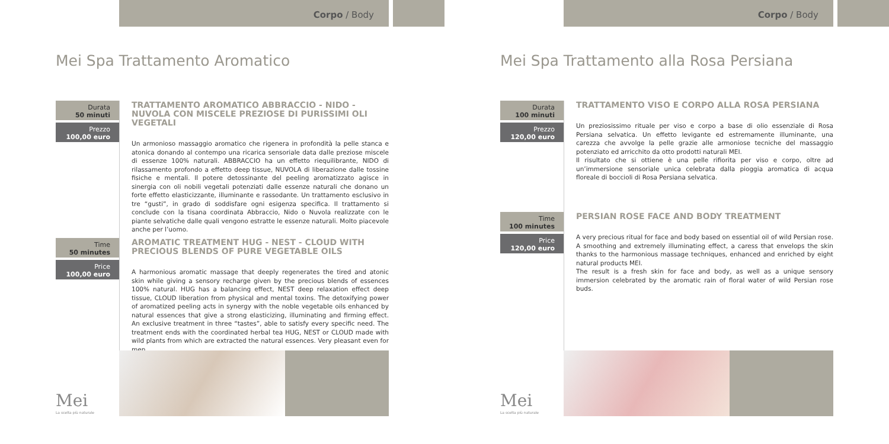Corpo / Body
Mei Spa Trattamento Aromatico
Durata
50 minuti
Prezzo
100,00 euro
TRATTAMENTO AROMATICO ABBRACCIO - NIDO - NUVOLA CON MISCELE PREZIOSE DI PURISSIMI OLI VEGETALI
Un armonioso massaggio aromatico che rigenera in profondità la pelle stanca e atonica donando al contempo una ricarica sensoriale data dalle preziose miscele di essenze 100% naturali. ABBRACCIO ha un effetto riequilibrante, NIDO di rilassamento profondo a effetto deep tissue, NUVOLA di liberazione dalle tossine fisiche e mentali. Il potere detossinante del peeling aromatizzato agisce in sinergia con oli nobili vegetali potenziati dalle essenze naturali che donano un forte effetto elasticizzante, illuminante e rassodante. Un trattamento esclusivo in tre “gusti”, in grado di soddisfare ogni esigenza specifica. Il trattamento si conclude con la tisana coordinata Abbraccio, Nido o Nuvola realizzate con le piante selvatiche dalle quali vengono estratte le essenze naturali. Molto piacevole anche per l’uomo.
Time
50 minutes
Price
100,00 euro
AROMATIC TREATMENT HUG - NEST - CLOUD WITH PRECIOUS BLENDS OF PURE VEGETABLE OILS
A harmonious aromatic massage that deeply regenerates the tired and atonic skin while giving a sensory recharge given by the precious blends of essences 100% natural. HUG has a balancing effect, NEST deep relaxation effect deep tissue, CLOUD liberation from physical and mental toxins. The detoxifying power of aromatized peeling acts in synergy with the noble vegetable oils enhanced by natural essences that give a strong elasticizing, illuminating and firming effect. An exclusive treatment in three “tastes”, able to satisfy every specific need. The treatment ends with the coordinated herbal tea HUG, NEST or CLOUD made with wild plants from which are extracted the natural essences. Very pleasant even for men.
Mei
La scelta più naturale
Corpo / Body
Mei Spa Trattamento alla Rosa Persiana
Durata
100 minuti
Prezzo
120,00 euro
TRATTAMENTO VISO E CORPO ALLA ROSA PERSIANA
Un preziosissimo rituale per viso e corpo a base di olio essenziale di Rosa Persiana selvatica. Un effetto levigante ed estremamente illuminante, una carezza che avvolge la pelle grazie alle armoniose tecniche del massaggio potenziato ed arricchito da otto prodotti naturali MEI.
Il risultato che si ottiene è una pelle rifiorita per viso e corpo, oltre ad un’immersione sensoriale unica celebrata dalla pioggia aromatica di acqua floreale di boccioli di Rosa Persiana selvatica.
Time
100 minutes
Price
120,00 euro
PERSIAN ROSE FACE AND BODY TREATMENT
A very precious ritual for face and body based on essential oil of wild Persian rose. A smoothing and extremely illuminating effect, a caress that envelops the skin thanks to the harmonious massage techniques, enhanced and enriched by eight natural products MEI.
The result is a fresh skin for face and body, as well as a unique sensory immersion celebrated by the aromatic rain of floral water of wild Persian rose buds.
Mei
La scelta più naturale